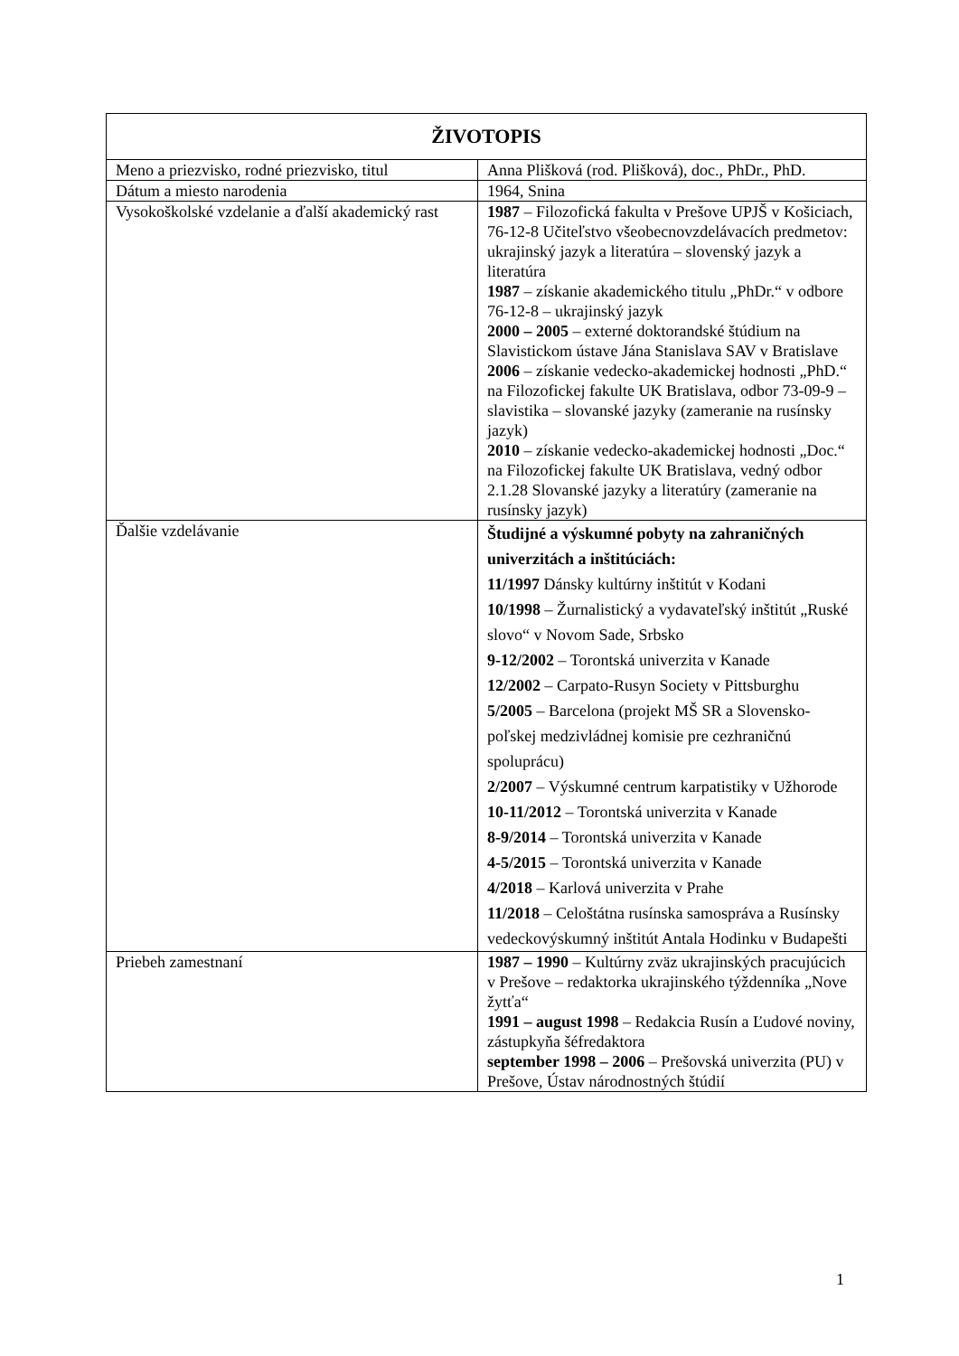| ŽIVOTOPIS | |
| --- | --- |
| Meno a priezvisko, rodné priezvisko, titul | Anna Plišková (rod. Plišková), doc., PhDr., PhD. |
| Dátum a miesto narodenia | 1964, Snina |
| Vysokoškolské vzdelanie a ďalší akademický rast | 1987 – Filozofická fakulta v Prešove UPJŠ v Košiciach, 76-12-8 Učiteľstvo všeobecnovzdelávacích predmetov: ukrajinský jazyk a literatúra – slovenský jazyk a literatúra 1987 – získanie akademického titulu „PhDr.“ v odbore 76-12-8 – ukrajinský jazyk 2000 – 2005 – externé doktorandské štúdium na Slavistickom ústave Jána Stanislava SAV v Bratislave 2006 – získanie vedecko-akademickej hodnosti „PhD.“ na Filozofickej fakulte UK Bratislava, odbor 73-09-9 – slavistika – slovanské jazyky (zameranie na rusínsky jazyk) 2010 – získanie vedecko-akademickej hodnosti „Doc.“ na Filozofickej fakulte UK Bratislava, vedný odbor 2.1.28 Slovanské jazyky a literatúry (zameranie na rusínsky jazyk) |
| Ďalšie vzdelávanie | Študijné a výskumné pobyty na zahraničných univerzitách a inštitúciách: 11/1997 Dánsky kultúrny inštitút v Kodani 10/1998 – Žurnalistický a vydavateľský inštitút „Ruské slovo“ v Novom Sade, Srbsko 9-12/2002 – Torontská univerzita v Kanade 12/2002 – Carpato-Rusyn Society v Pittsburghu 5/2005 – Barcelona (projekt MŠ SR a Slovensko-poľskej medzivládnej komisie pre cezhraničnú spoluprácu) 2/2007 – Výskumné centrum karpatistiky v Užhorode 10-11/2012 – Torontská univerzita v Kanade 8-9/2014 – Torontská univerzita v Kanade 4-5/2015 – Torontská univerzita v Kanade 4/2018 – Karlová univerzita v Prahe 11/2018 – Celoštátna rusínska samospráva a Rusínsky vedeckovýskumný inštitút Antala Hodinku v Budapešti |
| Priebeh zamestnaní | 1987 – 1990 – Kultúrny zväz ukrajinských pracujúcich v Prešove – redaktorka ukrajinského týždenníka „Nove žytťa“ 1991 – august 1998 – Redakcia Rusín a Ľudové noviny, zástupkyňa šéfredaktora september 1998 – 2006 – Prešovská univerzita (PU) v Prešove, Ústav národnostných štúdií |
1